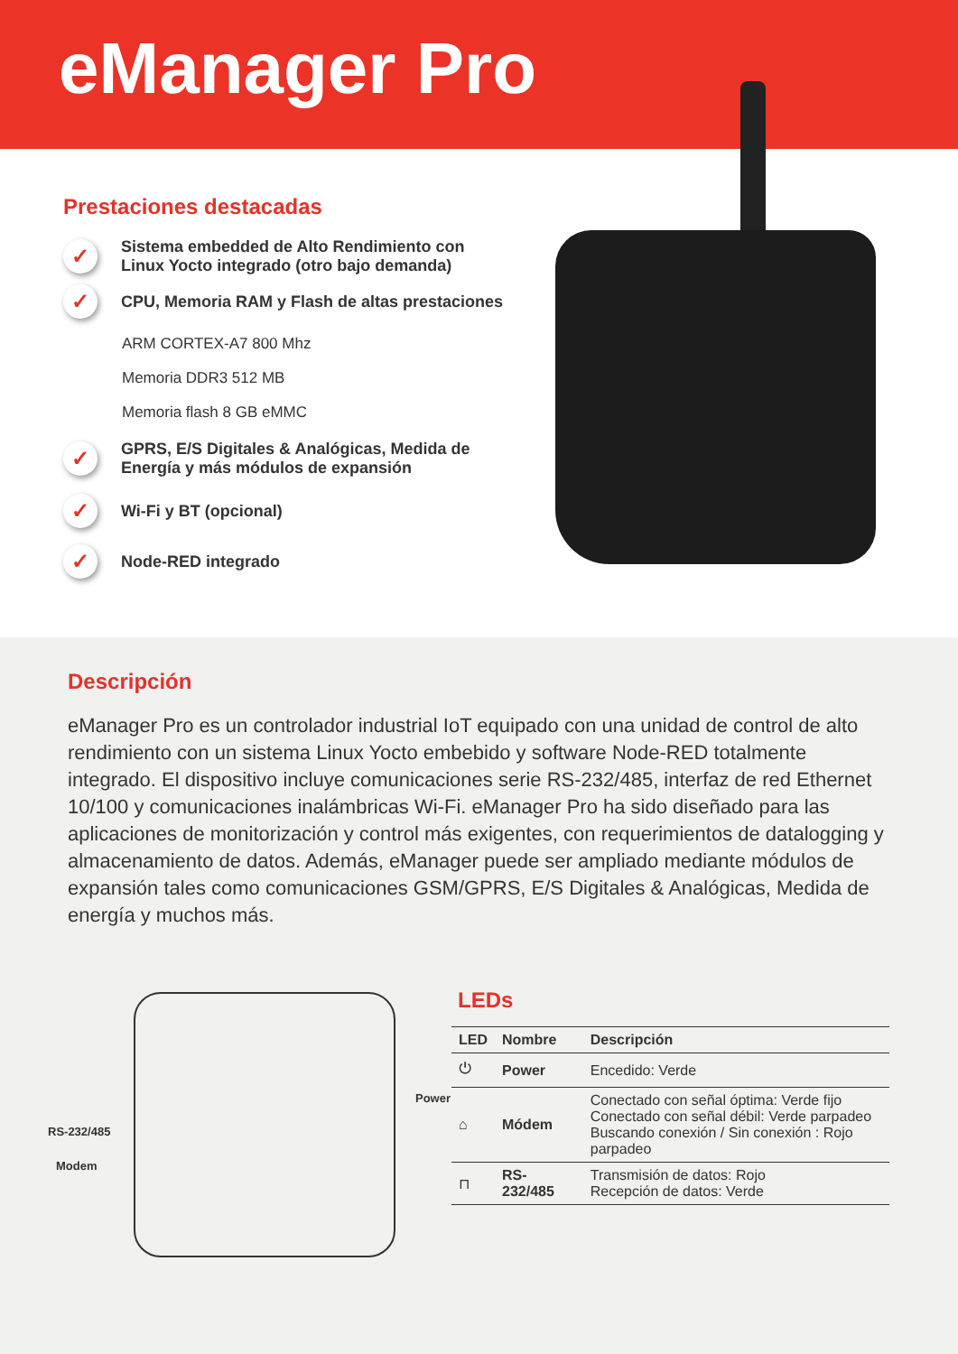eManager Pro
Prestaciones destacadas
✓ Sistema embedded de Alto Rendimiento con Linux Yocto integrado (otro bajo demanda)
✓ CPU, Memoria RAM y Flash de altas prestaciones
ARM CORTEX-A7 800 Mhz
Memoria DDR3 512 MB
Memoria flash 8 GB eMMC
✓ GPRS, E/S Digitales & Analógicas, Medida de Energía y más módulos de expansión
✓ Wi-Fi y BT (opcional)
✓ Node-RED integrado
Descripción
eManager Pro es un controlador industrial IoT equipado con una unidad de control de alto rendimiento con un sistema Linux Yocto embebido y software Node-RED totalmente integrado. El dispositivo incluye comunicaciones serie RS-232/485, interfaz de red Ethernet 10/100 y comunicaciones inalámbricas Wi-Fi. eManager Pro ha sido diseñado para las aplicaciones de monitorización y control más exigentes, con requerimientos de datalogging y almacenamiento de datos. Además, eManager puede ser ampliado mediante módulos de expansión tales como comunicaciones GSM/GPRS, E/S Digitales & Analógicas, Medida de energía y muchos más.
Power
RS-232/485
Modem
LEDs
| LED | Nombre | Descripción |
| --- | --- | --- |
| ⏻ | Power | Encedido: Verde |
| ⌂ | Módem | Conectado con señal óptima: Verde fijo Conectado con señal débil: Verde parpadeo Buscando conexión / Sin conexión : Rojo parpadeo |
| ⊓ | RS-232/485 | Transmisión de datos: Rojo Recepción de datos: Verde |